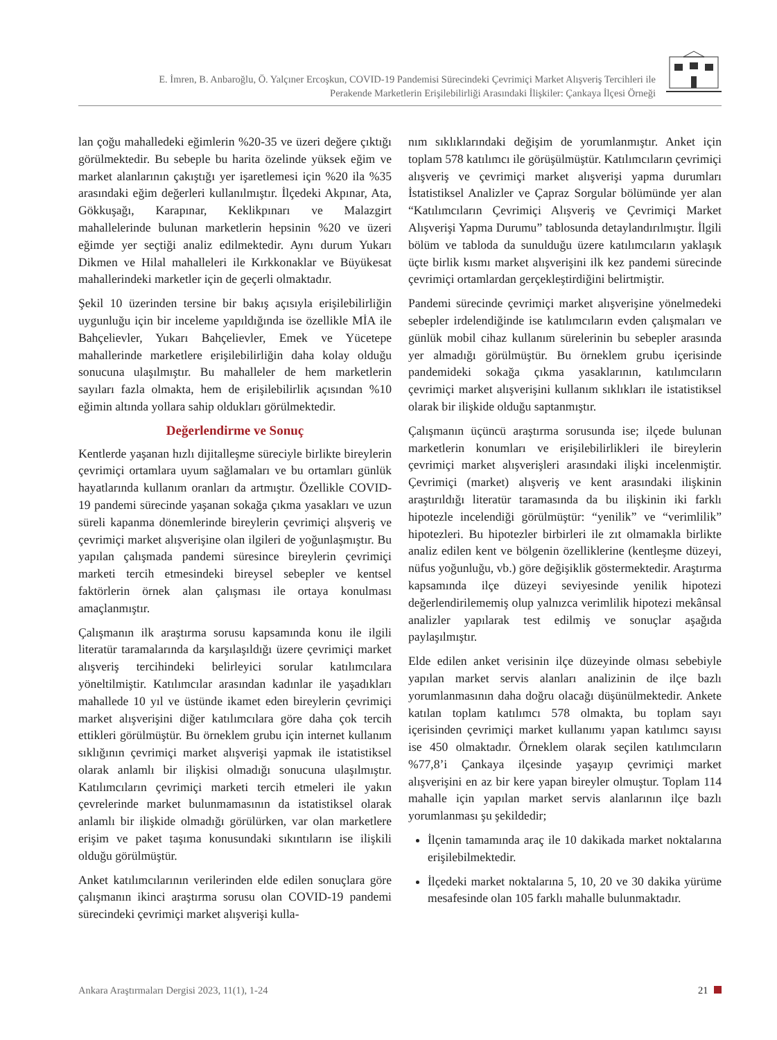E. İmren, B. Anbaroğlu, Ö. Yalçıner Ercoşkun, COVID-19 Pandemisi Sürecindeki Çevrimiçi Market Alışveriş Tercihleri ile
Perakende Marketlerin Erişilebilirliği Arasındaki İlişkiler: Çankaya İlçesi Örneği
lan çoğu mahalledeki eğimlerin %20-35 ve üzeri değere çıktığı görülmektedir. Bu sebeple bu harita özelinde yüksek eğim ve market alanlarının çakıştığı yer işaretlemesi için %20 ila %35 arasındaki eğim değerleri kullanılmıştır. İlçedeki Akpınar, Ata, Gökkuşağı, Karapınar, Keklikpınarı ve Malazgirt mahallelerinde bulunan marketlerin hepsinin %20 ve üzeri eğimde yer seçtiği analiz edilmektedir. Aynı durum Yukarı Dikmen ve Hilal mahalleleri ile Kırkkonaklar ve Büyükesat mahallerindeki marketler için de geçerli olmaktadır.
Şekil 10 üzerinden tersine bir bakış açısıyla erişilebilirliğin uygunluğu için bir inceleme yapıldığında ise özellikle MİA ile Bahçelievler, Yukarı Bahçelievler, Emek ve Yücetepe mahallerinde marketlere erişilebilirliğin daha kolay olduğu sonucuna ulaşılmıştır. Bu mahalleler de hem marketlerin sayıları fazla olmakta, hem de erişilebilirlik açısından %10 eğimin altında yollara sahip oldukları görülmektedir.
Değerlendirme ve Sonuç
Kentlerde yaşanan hızlı dijitalleşme süreciyle birlikte bireylerin çevrimiçi ortamlara uyum sağlamaları ve bu ortamları günlük hayatlarında kullanım oranları da artmıştır. Özellikle COVID-19 pandemi sürecinde yaşanan sokağa çıkma yasakları ve uzun süreli kapanma dönemlerinde bireylerin çevrimiçi alışveriş ve çevrimiçi market alışverişine olan ilgileri de yoğunlaşmıştır. Bu yapılan çalışmada pandemi süresince bireylerin çevrimiçi marketi tercih etmesindeki bireysel sebepler ve kentsel faktörlerin örnek alan çalışması ile ortaya konulması amaçlanmıştır.
Çalışmanın ilk araştırma sorusu kapsamında konu ile ilgili literatür taramalarında da karşılaşıldığı üzere çevrimiçi market alışveriş tercihindeki belirleyici sorular katılımcılara yöneltilmiştir. Katılımcılar arasından kadınlar ile yaşadıkları mahallede 10 yıl ve üstünde ikamet eden bireylerin çevrimiçi market alışverişini diğer katılımcılara göre daha çok tercih ettikleri görülmüştür. Bu örneklem grubu için internet kullanım sıklığının çevrimiçi market alışverişi yapmak ile istatistiksel olarak anlamlı bir ilişkisi olmadığı sonucuna ulaşılmıştır. Katılımcıların çevrimiçi marketi tercih etmeleri ile yakın çevrelerinde market bulunmamasının da istatistiksel olarak anlamlı bir ilişkide olmadığı görülürken, var olan marketlere erişim ve paket taşıma konusundaki sıkıntıların ise ilişkili olduğu görülmüştür.
Anket katılımcılarının verilerinden elde edilen sonuçlara göre çalışmanın ikinci araştırma sorusu olan COVID-19 pandemi sürecindeki çevrimiçi market alışverişi kulla-
nım sıklıklarındaki değişim de yorumlanmıştır. Anket için toplam 578 katılımcı ile görüşülmüştür. Katılımcıların çevrimiçi alışveriş ve çevrimiçi market alışverişi yapma durumları İstatistiksel Analizler ve Çapraz Sorgular bölümünde yer alan “Katılımcıların Çevrimiçi Alışveriş ve Çevrimiçi Market Alışverişi Yapma Durumu” tablosunda detaylandırılmıştır. İlgili bölüm ve tabloda da sunulduğu üzere katılımcıların yaklaşık üçte birlik kısmı market alışverişini ilk kez pandemi sürecinde çevrimiçi ortamlardan gerçekleştirdiğini belirtmiştir.
Pandemi sürecinde çevrimiçi market alışverişine yönelmedeki sebepler irdelendiğinde ise katılımcıların evden çalışmaları ve günlük mobil cihaz kullanım sürelerinin bu sebepler arasında yer almadığı görülmüştür. Bu örneklem grubu içerisinde pandemideki sokağa çıkma yasaklarının, katılımcıların çevrimiçi market alışverişini kullanım sıklıkları ile istatistiksel olarak bir ilişkide olduğu saptanmıştır.
Çalışmanın üçüncü araştırma sorusunda ise; ilçede bulunan marketlerin konumları ve erişilebilirlikleri ile bireylerin çevrimiçi market alışverişleri arasındaki ilişki incelenmiştir. Çevrimiçi (market) alışveriş ve kent arasındaki ilişkinin araştırıldığı literatür taramasında da bu ilişkinin iki farklı hipotezle incelendiği görülmüştür: “yenilik” ve “verimlilik” hipotezleri. Bu hipotezler birbirleri ile zıt olmamakla birlikte analiz edilen kent ve bölgenin özelliklerine (kentleşme düzeyi, nüfus yoğunluğu, vb.) göre değişiklik göstermektedir. Araştırma kapsamında ilçe düzeyi seviyesinde yenilik hipotezi değerlendirilememiş olup yalnızca verimlilik hipotezi mekânsal analizler yapılarak test edilmiş ve sonuçlar aşağıda paylaşılmıştır.
Elde edilen anket verisinin ilçe düzeyinde olması sebebiyle yapılan market servis alanları analizinin de ilçe bazlı yorumlanmasının daha doğru olacağı düşünülmektedir. Ankete katılan toplam katılımcı 578 olmakta, bu toplam sayı içerisinden çevrimiçi market kullanımı yapan katılımcı sayısı ise 450 olmaktadır. Örneklem olarak seçilen katılımcıların %77,8’i Çankaya ilçesinde yaşayıp çevrimiçi market alışverişini en az bir kere yapan bireyler olmuştur. Toplam 114 mahalle için yapılan market servis alanlarının ilçe bazlı yorumlanması şu şekildedir;
İlçenin tamamında araç ile 10 dakikada market noktalarına erişilebilmektedir.
İlçedeki market noktalarına 5, 10, 20 ve 30 dakika yürüme mesafesinde olan 105 farklı mahalle bulunmaktadır.
Ankara Araştırmaları Dergisi 2023, 11(1), 1-24 21